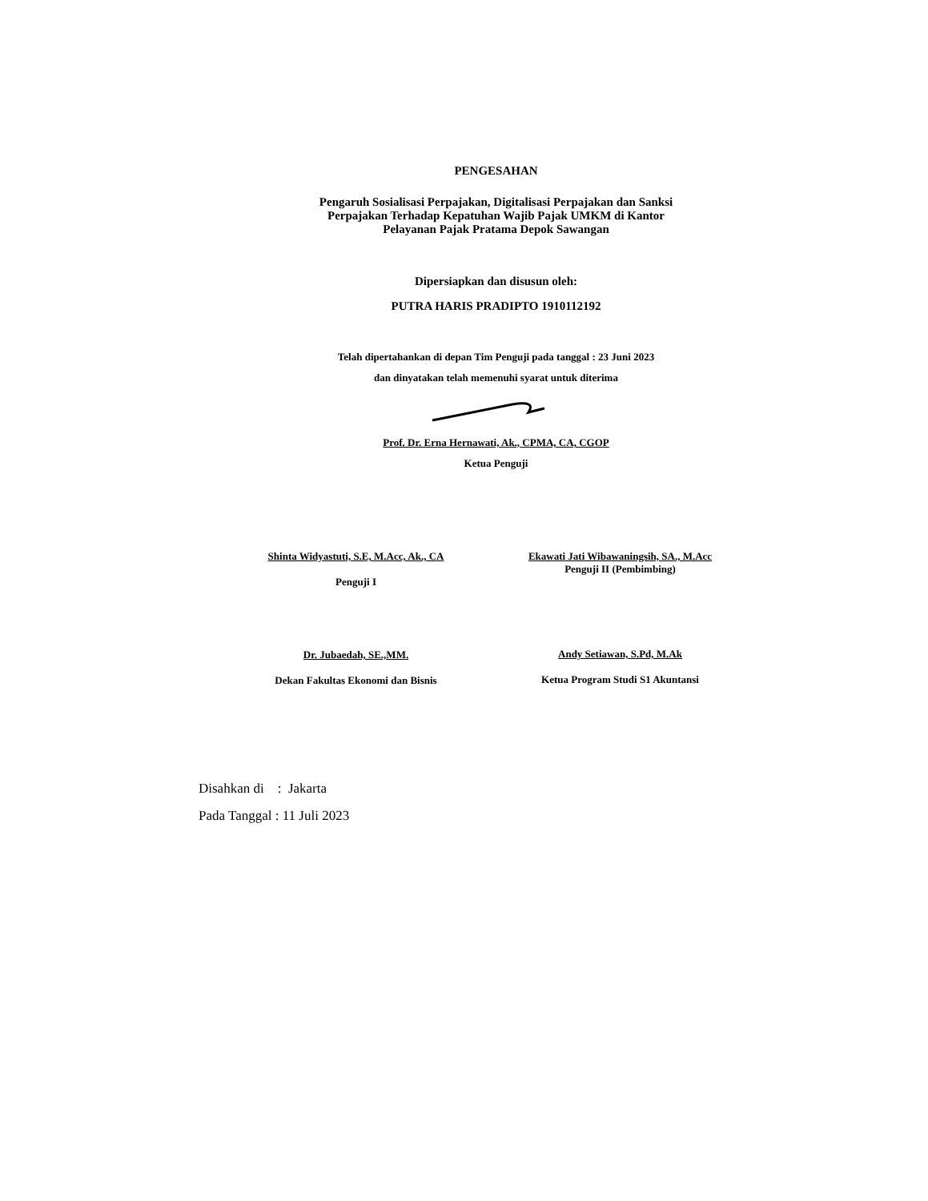PENGESAHAN
Pengaruh Sosialisasi Perpajakan, Digitalisasi Perpajakan dan Sanksi
Perpajakan Terhadap Kepatuhan Wajib Pajak UMKM di Kantor
Pelayanan Pajak Pratama Depok Sawangan
Dipersiapkan dan disusun oleh:
PUTRA HARIS PRADIPTO 1910112192
Telah dipertahankan di depan Tim Penguji pada tanggal : 23 Juni 2023
dan dinyatakan telah memenuhi syarat untuk diterima
Prof. Dr. Erna Hernawati, Ak., CPMA, CA, CGOP
Ketua Penguji
Shinta Widyastuti, S.E, M.Acc, Ak., CA
Penguji I
Dr. Jubaedah, SE.,MM.
Dekan Fakultas Ekonomi dan Bisnis
Ekawati Jati Wibawaningsih, SA., M.Acc
Penguji II (Pembimbing)
Andy Setiawan, S.Pd, M.Ak
Ketua Program Studi S1 Akuntansi
Disahkan di : Jakarta
Pada Tanggal : 11 Juli 2023